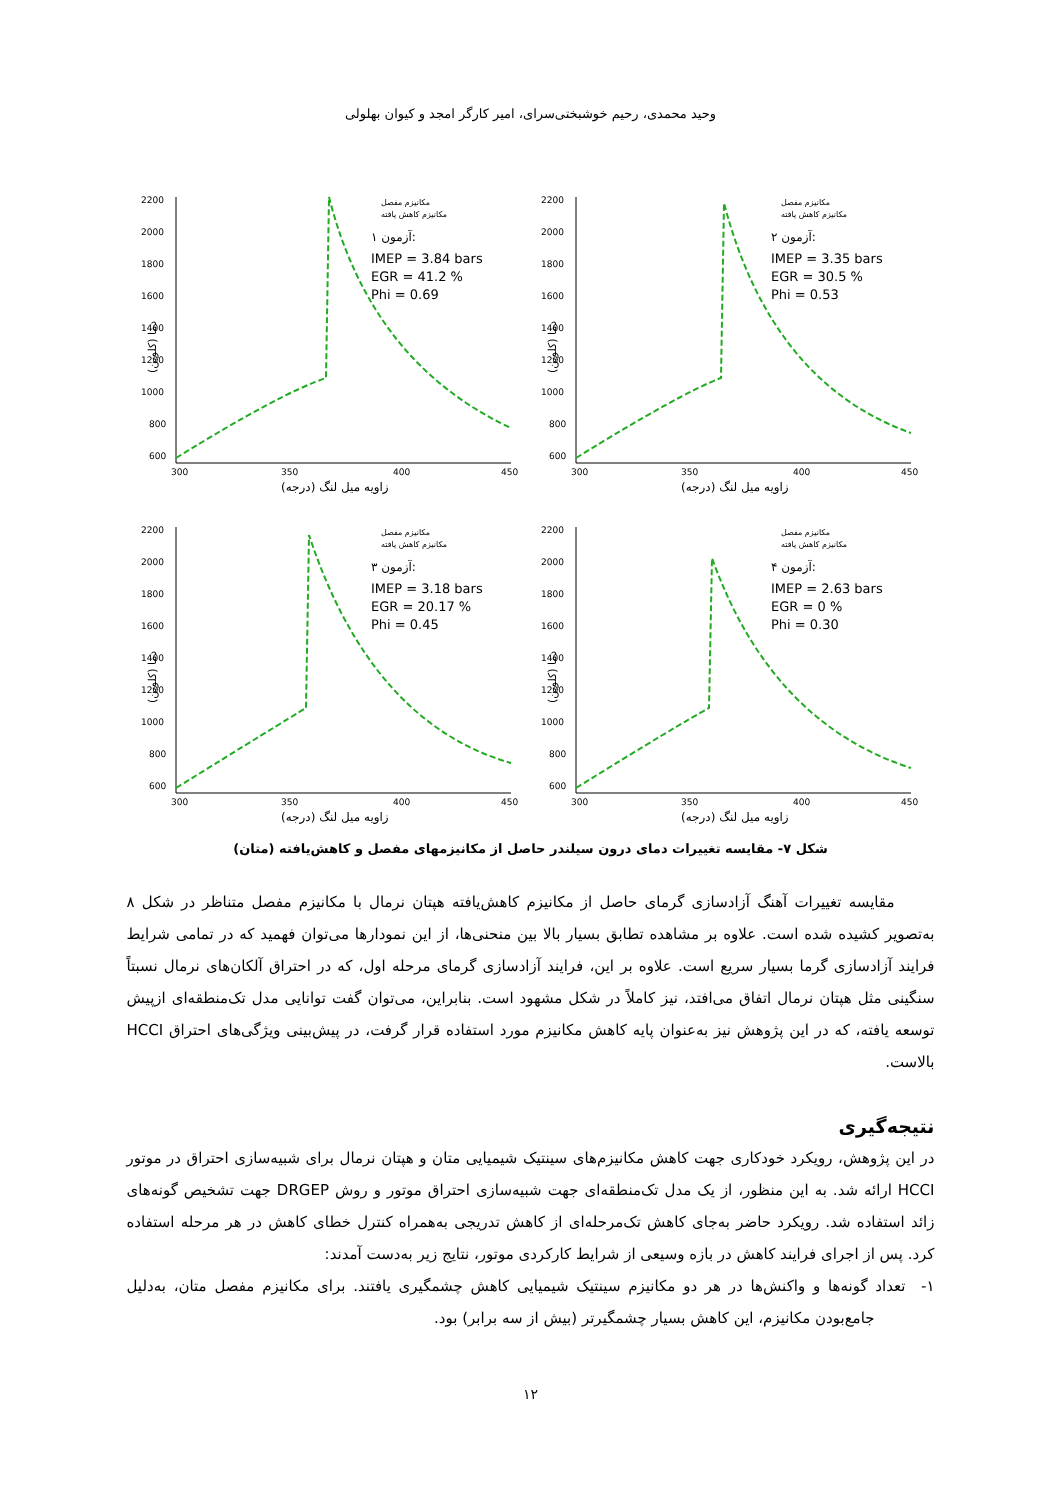وحید محمدی، رحیم خوشبختی‌سرای، امیر کارگر امجد و کیوان بهلولی
2200
2000
1800
1600
1400
1200
1000
800
600
300
350
400
450
مکانیزم مفصل
مکانیزم کاهش یافته
آزمون ۱:
IMEP = 3.84 bars
EGR = 41.2 %
Phi = 0.69
زاویه میل لنگ (درجه)
دما (کلوین)
2200
2000
1800
1600
1400
1200
1000
800
600
300
350
400
450
مکانیزم مفصل
مکانیزم کاهش یافته
آزمون ۲:
IMEP = 3.35 bars
EGR = 30.5 %
Phi = 0.53
زاویه میل لنگ (درجه)
دما (کلوین)
2200
2000
1800
1600
1400
1200
1000
800
600
300
350
400
450
مکانیزم مفصل
مکانیزم کاهش یافته
آزمون ۳:
IMEP = 3.18 bars
EGR = 20.17 %
Phi = 0.45
زاویه میل لنگ (درجه)
دما (کلوین)
2200
2000
1800
1600
1400
1200
1000
800
600
300
350
400
450
مکانیزم مفصل
مکانیزم کاهش یافته
آزمون ۴:
IMEP = 2.63 bars
EGR = 0 %
Phi = 0.30
زاویه میل لنگ (درجه)
دما (کلوین)
شکل ۷- مقایسه تغییرات دمای درون سیلندر حاصل از مکانیزمهای مفصل و کاهش‌یافته (متان)
مقایسه تغییرات آهنگ آزادسازی گرمای حاصل از مکانیزم کاهش‌یافته هپتان نرمال با مکانیزم مفصل متناظر در شکل ۸ به‌تصویر کشیده شده است. علاوه بر مشاهده تطابق بسیار بالا بین منحنی‌ها، از این نمودارها می‌توان فهمید که در تمامی شرایط فرایند آزادسازی گرما بسیار سریع است. علاوه بر این، فرایند آزادسازی گرمای مرحله اول، که در احتراق آلکان‌های نرمال نسبتاً سنگینی مثل هپتان نرمال اتفاق می‌افتد، نیز کاملاً در شکل مشهود است. بنابراین، می‌توان گفت توانایی مدل تک‌منطقه‌ای ازپیش توسعه یافته، که در این پژوهش نیز به‌عنوان پایه کاهش مکانیزم مورد استفاده قرار گرفت، در پیش‌بینی ویژگی‌های احتراق HCCI بالاست.
نتیجه‌گیری
در این پژوهش، رویکرد خودکاری جهت کاهش مکانیزم‌های سینتیک شیمیایی متان و هپتان نرمال برای شبیه‌سازی احتراق در موتور HCCI ارائه شد. به این منظور، از یک مدل تک‌منطقه‌ای جهت شبیه‌سازی احتراق موتور و روش DRGEP جهت تشخیص گونه‌های زائد استفاده شد. رویکرد حاضر به‌جای کاهش تک‌مرحله‌ای از کاهش تدریجی به‌همراه کنترل خطای کاهش در هر مرحله استفاده کرد. پس از اجرای فرایند کاهش در بازه وسیعی از شرایط کارکردی موتور، نتایج زیر به‌دست آمدند:
۱- تعداد گونه‌ها و واکنش‌ها در هر دو مکانیزم سینتیک شیمیایی کاهش چشمگیری یافتند. برای مکانیزم مفصل متان، به‌دلیل جامع‌بودن مکانیزم، این کاهش بسیار چشمگیرتر (بیش از سه برابر) بود.
۱۲